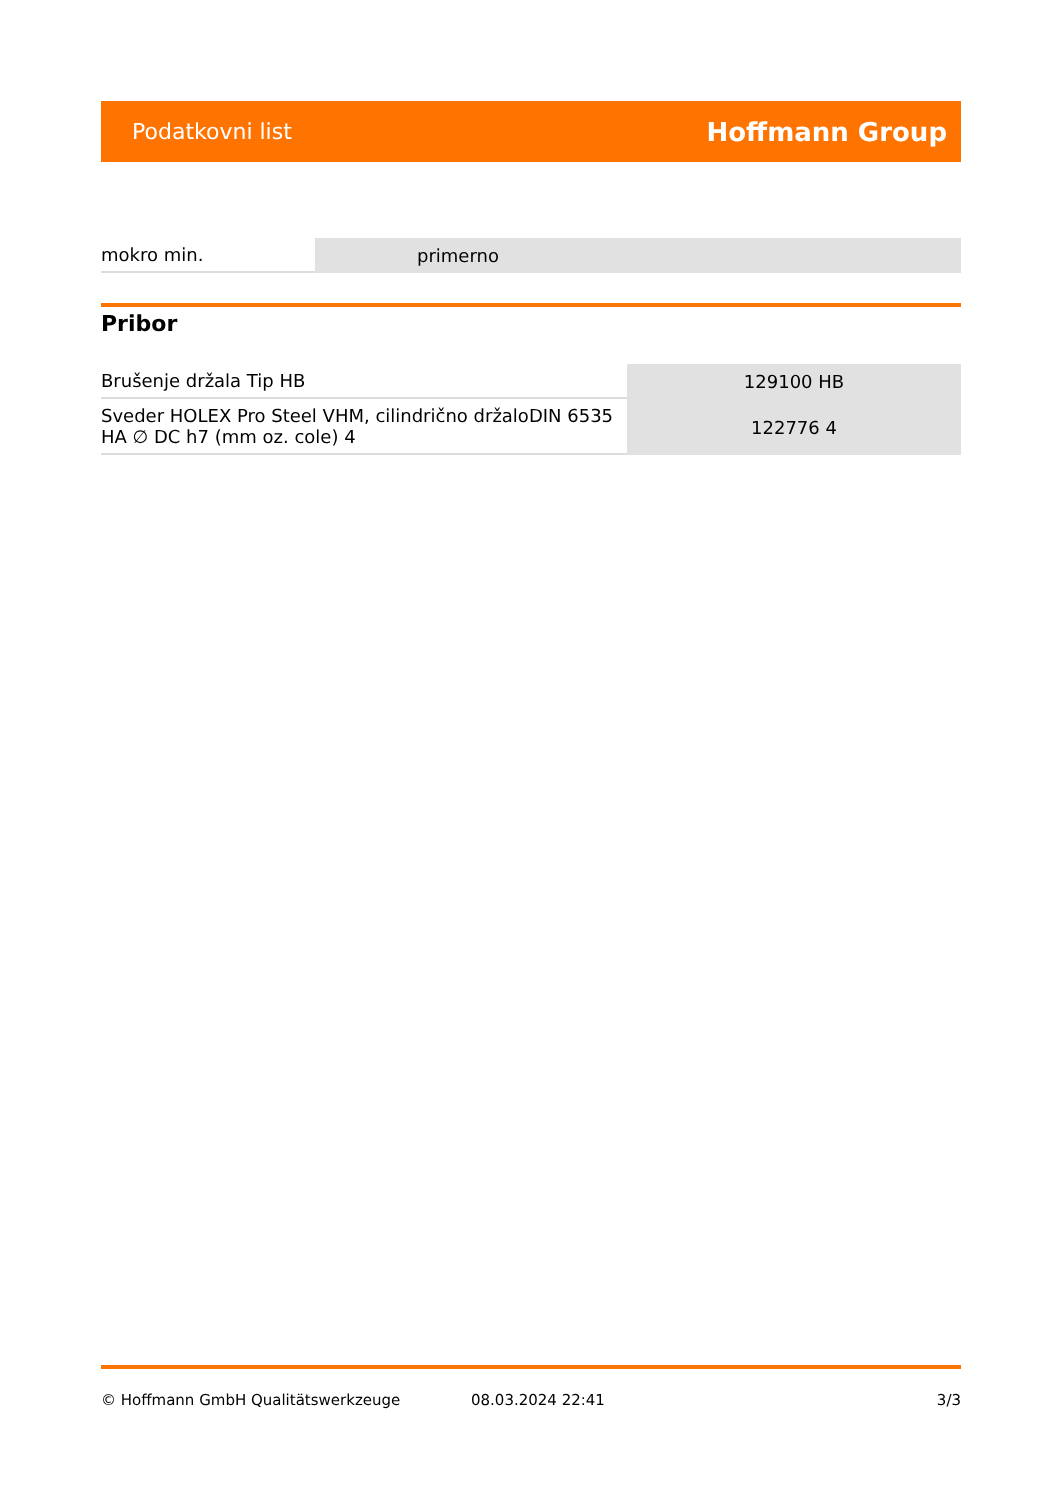Podatkovni list Hoffmann Group
| mokro min. | primerno |
Pribor
| Brušenje držala Tip HB | 129100 HB |
| Sveder HOLEX Pro Steel VHM, cilindrično držaloDIN 6535 HA ∅ DC h7 (mm oz. cole) 4 | 122776 4 |
© Hoffmann GmbH Qualitätswerkzeuge 08.03.2024 22:41 3/3